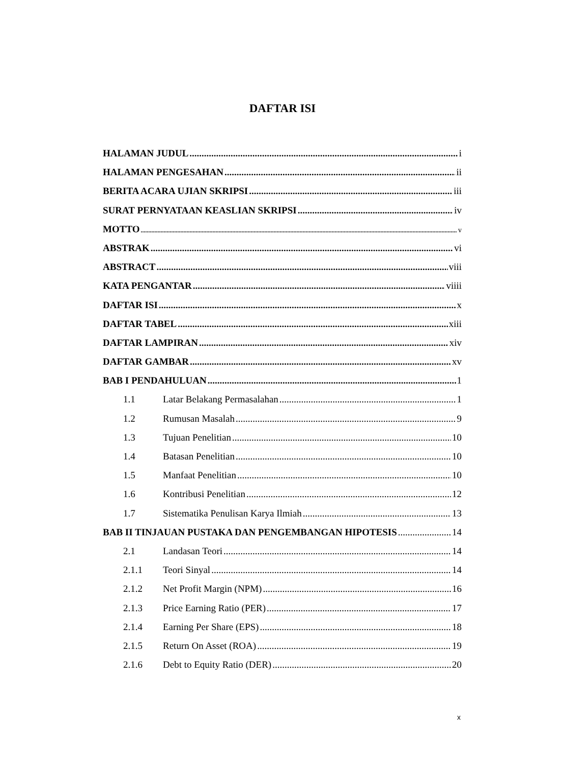DAFTAR ISI
HALAMAN JUDUL i
HALAMAN PENGESAHAN ii
BERITA ACARA UJIAN SKRIPSI iii
SURAT PERNYATAAN KEASLIAN SKRIPSI iv
MOTTO v
ABSTRAK vi
ABSTRACT viii
KATA PENGANTAR viiii
DAFTAR ISI x
DAFTAR TABEL xiii
DAFTAR LAMPIRAN xiv
DAFTAR GAMBAR xv
BAB I PENDAHULUAN 1
1.1 Latar Belakang Permasalahan 1
1.2 Rumusan Masalah 9
1.3 Tujuan Penelitian 10
1.4 Batasan Penelitian 10
1.5 Manfaat Penelitian 10
1.6 Kontribusi Penelitian 12
1.7 Sistematika Penulisan Karya Ilmiah 13
BAB II TINJAUAN PUSTAKA DAN PENGEMBANGAN HIPOTESIS 14
2.1 Landasan Teori 14
2.1.1 Teori Sinyal 14
2.1.2 Net Profit Margin (NPM) 16
2.1.3 Price Earning Ratio (PER) 17
2.1.4 Earning Per Share (EPS) 18
2.1.5 Return On Asset (ROA) 19
2.1.6 Debt to Equity Ratio (DER) 20
x